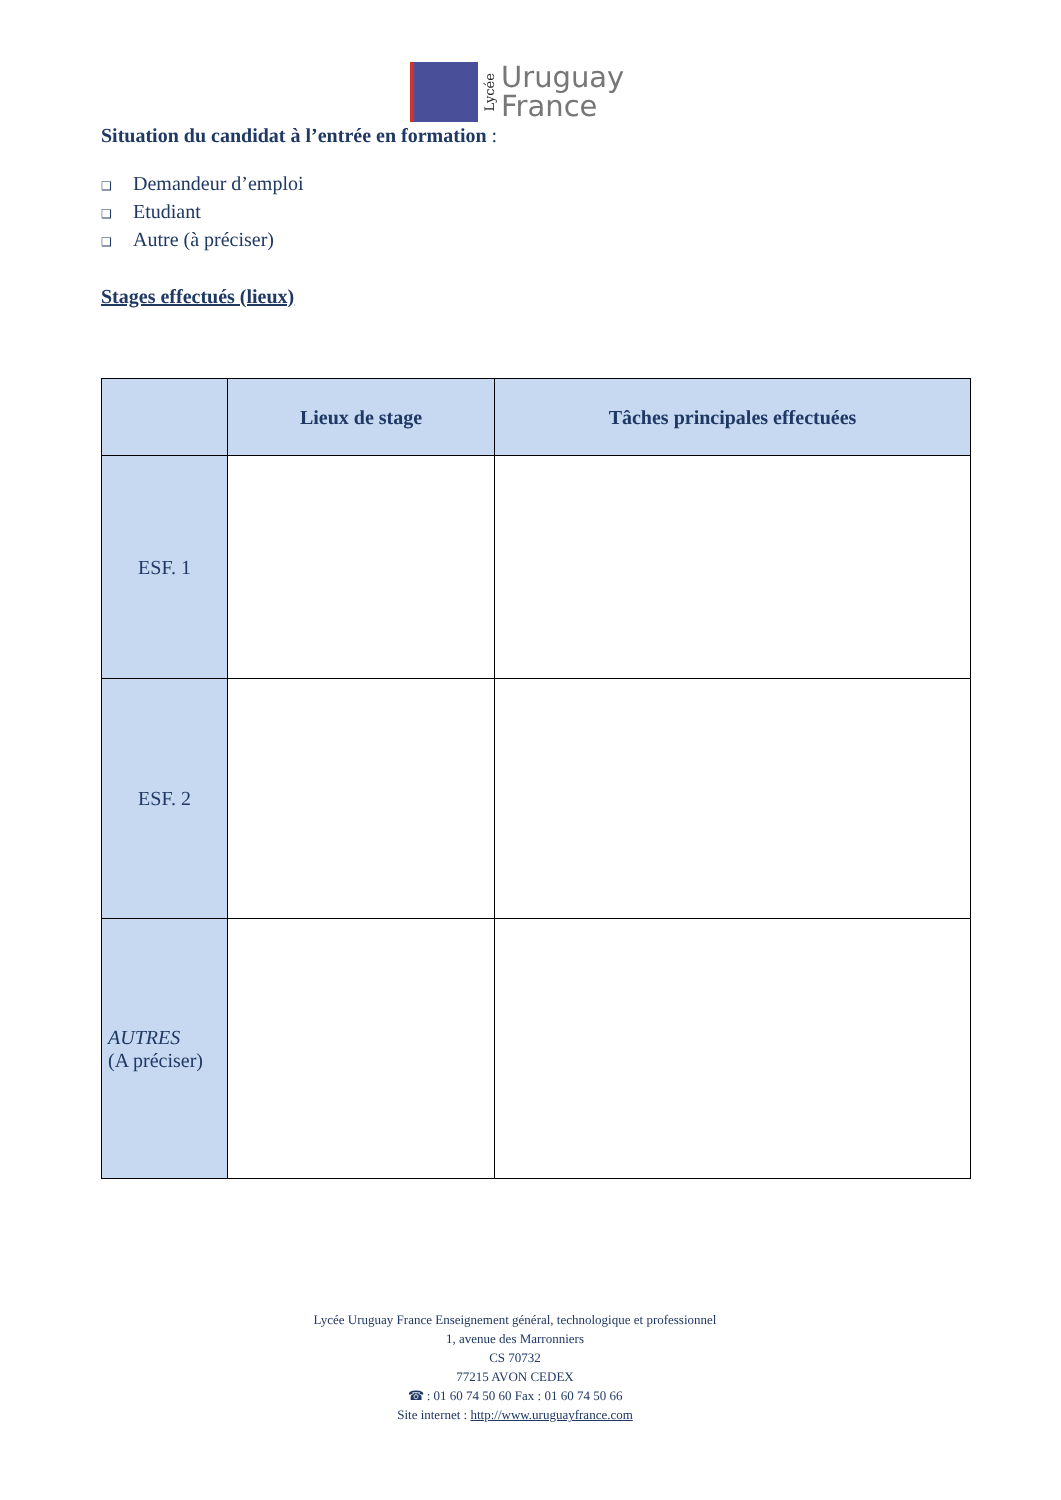Lycée
Uruguay
France
Situation du candidat à l’entrée en formation :
❑ Demandeur d’emploi
❑ Etudiant
❑ Autre (à préciser)
Stages effectués (lieux)
| | Lieux de stage | Tâches principales effectuées |
| --- | --- | --- |
| ESF. 1 | | |
| ESF. 2 | | |
| AUTRES (A préciser) | | |
Lycée Uruguay France Enseignement général, technologique et professionnel
1, avenue des Marronniers
CS 70732
77215 AVON CEDEX
☎ : 01 60 74 50 60 Fax : 01 60 74 50 66
Site internet : http://www.uruguayfrance.com